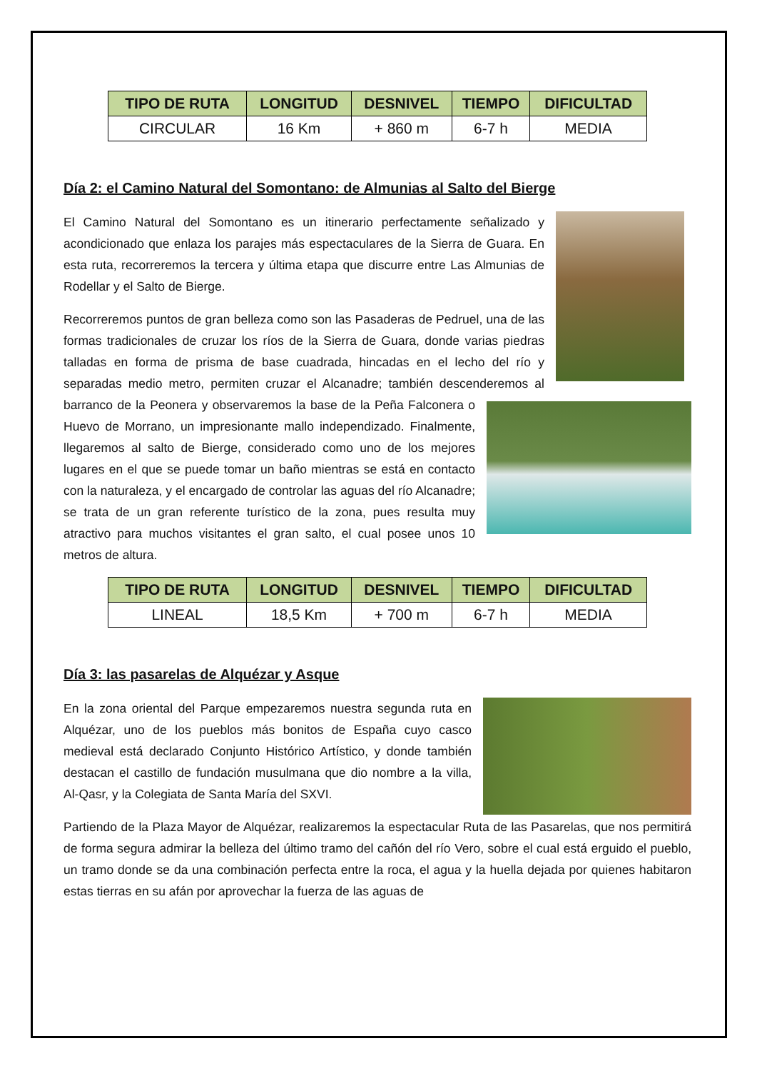| TIPO DE RUTA | LONGITUD | DESNIVEL | TIEMPO | DIFICULTAD |
| --- | --- | --- | --- | --- |
| CIRCULAR | 16 Km | + 860 m | 6-7 h | MEDIA |
Día 2: el Camino Natural del Somontano: de Almunias al Salto del Bierge
El Camino Natural del Somontano es un itinerario perfectamente señalizado y acondicionado que enlaza los parajes más espectaculares de la Sierra de Guara. En esta ruta, recorreremos la tercera y última etapa que discurre entre Las Almunias de Rodellar y el Salto de Bierge.
Recorreremos puntos de gran belleza como son las Pasaderas de Pedruel, una de las formas tradicionales de cruzar los ríos de la Sierra de Guara, donde varias piedras talladas en forma de prisma de base cuadrada, hincadas en el lecho del río y separadas medio metro, permiten cruzar el Alcanadre; también descenderemos al barranco de la Peonera y observaremos la base de la Peña Falconera o Huevo de Morrano, un impresionante mallo independizado. Finalmente, llegaremos al salto de Bierge, considerado como uno de los mejores lugares en el que se puede tomar un baño mientras se está en contacto con la naturaleza, y el encargado de controlar las aguas del río Alcanadre; se trata de un gran referente turístico de la zona, pues resulta muy atractivo para muchos visitantes el gran salto, el cual posee unos 10 metros de altura.
| TIPO DE RUTA | LONGITUD | DESNIVEL | TIEMPO | DIFICULTAD |
| --- | --- | --- | --- | --- |
| LINEAL | 18,5 Km | + 700 m | 6-7 h | MEDIA |
Día 3: las pasarelas de Alquézar y Asque
En la zona oriental del Parque empezaremos nuestra segunda ruta en Alquézar, uno de los pueblos más bonitos de España cuyo casco medieval está declarado Conjunto Histórico Artístico, y donde también destacan el castillo de fundación musulmana que dio nombre a la villa, Al-Qasr, y la Colegiata de Santa María del SXVI.
Partiendo de la Plaza Mayor de Alquézar, realizaremos la espectacular Ruta de las Pasarelas, que nos permitirá de forma segura admirar la belleza del último tramo del cañón del río Vero, sobre el cual está erguido el pueblo, un tramo donde se da una combinación perfecta entre la roca, el agua y la huella dejada por quienes habitaron estas tierras en su afán por aprovechar la fuerza de las aguas de